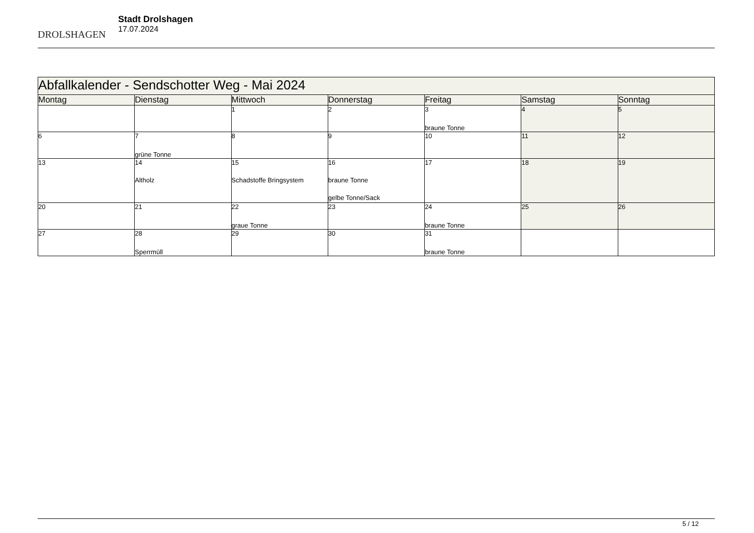DROLSHAGEN
Stadt Drolshagen
17.07.2024
| Abfallkalender - Sendschotter Weg - Mai 2024 | | | | | | |
| Montag | Dienstag | Mittwoch | Donnerstag | Freitag | Samstag | Sonntag |
| | | 1 | 2 | 3 braune Tonne | 4 | 5 |
| 6 | 7 grüne Tonne | 8 | 9 | 10 | 11 | 12 |
| 13 | 14 Altholz | 15 Schadstoffe Bringsystem | 16 braune Tonne gelbe Tonne/Sack | 17 | 18 | 19 |
| 20 | 21 | 22 graue Tonne | 23 | 24 braune Tonne | 25 | 26 |
| 27 | 28 Sperrmüll | 29 | 30 | 31 braune Tonne | | |
5 / 12